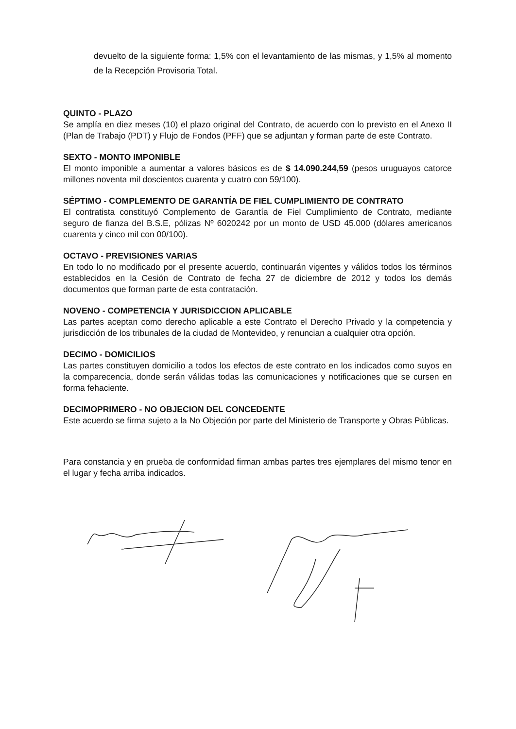devuelto de la siguiente forma: 1,5% con el levantamiento de las mismas, y 1,5% al momento de la Recepción Provisoria Total.
QUINTO - PLAZO
Se amplía en diez meses (10) el plazo original del Contrato, de acuerdo con lo previsto en el Anexo II (Plan de Trabajo (PDT) y Flujo de Fondos (PFF) que se adjuntan y forman parte de este Contrato.
SEXTO - MONTO IMPONIBLE
El monto imponible a aumentar a valores básicos es de $ 14.090.244,59 (pesos uruguayos catorce millones noventa mil doscientos cuarenta y cuatro con 59/100).
SÉPTIMO - COMPLEMENTO DE GARANTÍA DE FIEL CUMPLIMIENTO DE CONTRATO
El contratista constituyó Complemento de Garantía de Fiel Cumplimiento de Contrato, mediante seguro de fianza del B.S.E, pólizas Nº 6020242 por un monto de USD 45.000 (dólares americanos cuarenta y cinco mil con 00/100).
OCTAVO - PREVISIONES VARIAS
En todo lo no modificado por el presente acuerdo, continuarán vigentes y válidos todos los términos establecidos en la Cesión de Contrato de fecha 27 de diciembre de 2012 y todos los demás documentos que forman parte de esta contratación.
NOVENO - COMPETENCIA Y JURISDICCION APLICABLE
Las partes aceptan como derecho aplicable a este Contrato el Derecho Privado y la competencia y jurisdicción de los tribunales de la ciudad de Montevideo, y renuncian a cualquier otra opción.
DECIMO - DOMICILIOS
Las partes constituyen domicilio a todos los efectos de este contrato en los indicados como suyos en la comparecencia, donde serán válidas todas las comunicaciones y notificaciones que se cursen en forma fehaciente.
DECIMOPRIMERO - NO OBJECION DEL CONCEDENTE
Este acuerdo se firma sujeto a la No Objeción por parte del Ministerio de Transporte y Obras Públicas.
Para constancia y en prueba de conformidad firman ambas partes tres ejemplares del mismo tenor en el lugar y fecha arriba indicados.